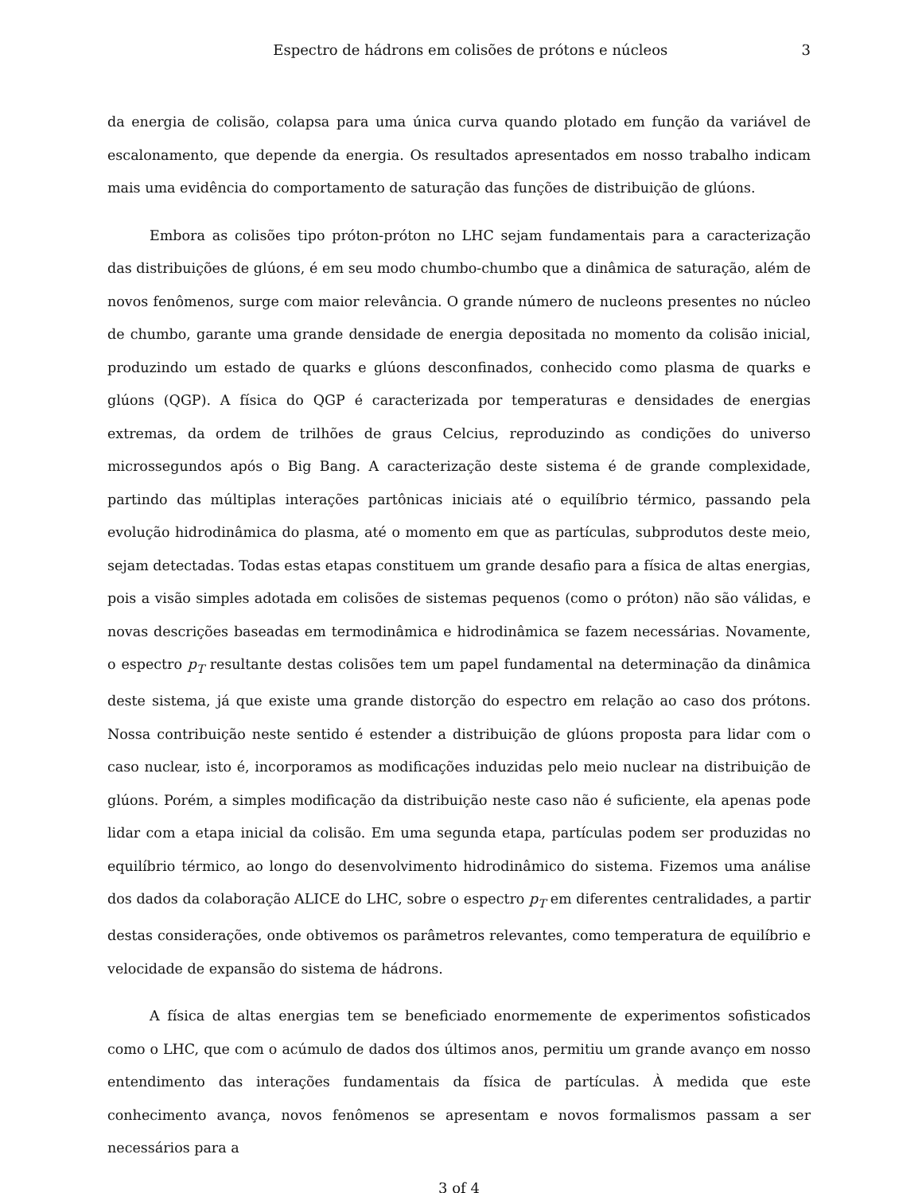Espectro de hádrons em colisões de prótons e núcleos 3
da energia de colisão, colapsa para uma única curva quando plotado em função da variável de escalonamento, que depende da energia. Os resultados apresentados em nosso trabalho indicam mais uma evidência do comportamento de saturação das funções de distribuição de glúons.
Embora as colisões tipo próton-próton no LHC sejam fundamentais para a caracterização das distribuições de glúons, é em seu modo chumbo-chumbo que a dinâmica de saturação, além de novos fenômenos, surge com maior relevância. O grande número de nucleons presentes no núcleo de chumbo, garante uma grande densidade de energia depositada no momento da colisão inicial, produzindo um estado de quarks e glúons desconfinados, conhecido como plasma de quarks e glúons (QGP). A física do QGP é caracterizada por temperaturas e densidades de energias extremas, da ordem de trilhões de graus Celcius, reproduzindo as condições do universo microssegundos após o Big Bang. A caracterização deste sistema é de grande complexidade, partindo das múltiplas interações partônicas iniciais até o equilíbrio térmico, passando pela evolução hidrodinâmica do plasma, até o momento em que as partículas, subprodutos deste meio, sejam detectadas. Todas estas etapas constituem um grande desafio para a física de altas energias, pois a visão simples adotada em colisões de sistemas pequenos (como o próton) não são válidas, e novas descrições baseadas em termodinâmica e hidrodinâmica se fazem necessárias. Novamente, o espectro p<sub>T</sub> resultante destas colisões tem um papel fundamental na determinação da dinâmica deste sistema, já que existe uma grande distorção do espectro em relação ao caso dos prótons. Nossa contribuição neste sentido é estender a distribuição de glúons proposta para lidar com o caso nuclear, isto é, incorporamos as modificações induzidas pelo meio nuclear na distribuição de glúons. Porém, a simples modificação da distribuição neste caso não é suficiente, ela apenas pode lidar com a etapa inicial da colisão. Em uma segunda etapa, partículas podem ser produzidas no equilíbrio térmico, ao longo do desenvolvimento hidrodinâmico do sistema. Fizemos uma análise dos dados da colaboração ALICE do LHC, sobre o espectro p<sub>T</sub> em diferentes centralidades, a partir destas considerações, onde obtivemos os parâmetros relevantes, como temperatura de equilíbrio e velocidade de expansão do sistema de hádrons.
A física de altas energias tem se beneficiado enormemente de experimentos sofisticados como o LHC, que com o acúmulo de dados dos últimos anos, permitiu um grande avanço em nosso entendimento das interações fundamentais da física de partículas. À medida que este conhecimento avança, novos fenômenos se apresentam e novos formalismos passam a ser necessários para a
3 of 4